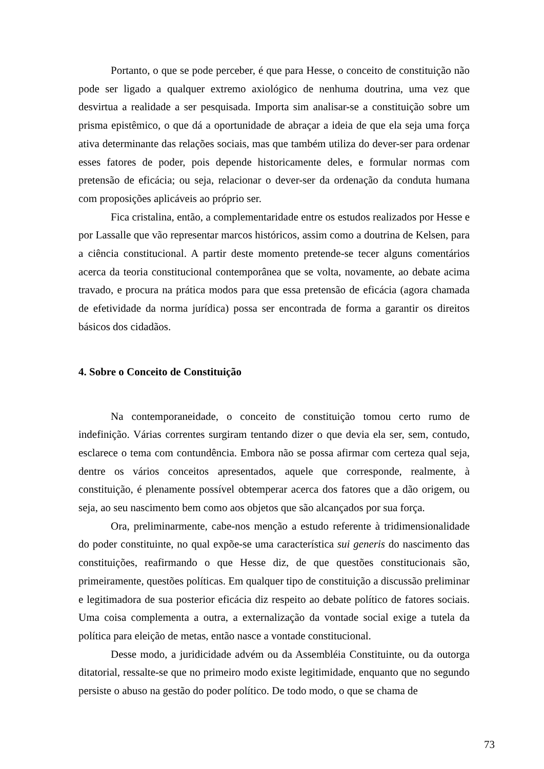Portanto, o que se pode perceber, é que para Hesse, o conceito de constituição não pode ser ligado a qualquer extremo axiológico de nenhuma doutrina, uma vez que desvirtua a realidade a ser pesquisada. Importa sim analisar-se a constituição sobre um prisma epistêmico, o que dá a oportunidade de abraçar a ideia de que ela seja uma força ativa determinante das relações sociais, mas que também utiliza do dever-ser para ordenar esses fatores de poder, pois depende historicamente deles, e formular normas com pretensão de eficácia; ou seja, relacionar o dever-ser da ordenação da conduta humana com proposições aplicáveis ao próprio ser.
Fica cristalina, então, a complementaridade entre os estudos realizados por Hesse e por Lassalle que vão representar marcos históricos, assim como a doutrina de Kelsen, para a ciência constitucional. A partir deste momento pretende-se tecer alguns comentários acerca da teoria constitucional contemporânea que se volta, novamente, ao debate acima travado, e procura na prática modos para que essa pretensão de eficácia (agora chamada de efetividade da norma jurídica) possa ser encontrada de forma a garantir os direitos básicos dos cidadãos.
4. Sobre o Conceito de Constituição
Na contemporaneidade, o conceito de constituição tomou certo rumo de indefinição. Várias correntes surgiram tentando dizer o que devia ela ser, sem, contudo, esclarece o tema com contundência. Embora não se possa afirmar com certeza qual seja, dentre os vários conceitos apresentados, aquele que corresponde, realmente, à constituição, é plenamente possível obtemperar acerca dos fatores que a dão origem, ou seja, ao seu nascimento bem como aos objetos que são alcançados por sua força.
Ora, preliminarmente, cabe-nos menção a estudo referente à tridimensionalidade do poder constituinte, no qual expõe-se uma característica sui generis do nascimento das constituições, reafirmando o que Hesse diz, de que questões constitucionais são, primeiramente, questões políticas. Em qualquer tipo de constituição a discussão preliminar e legitimadora de sua posterior eficácia diz respeito ao debate político de fatores sociais. Uma coisa complementa a outra, a externalização da vontade social exige a tutela da política para eleição de metas, então nasce a vontade constitucional.
Desse modo, a juridicidade advém ou da Assembléia Constituinte, ou da outorga ditatorial, ressalte-se que no primeiro modo existe legitimidade, enquanto que no segundo persiste o abuso na gestão do poder político. De todo modo, o que se chama de
73